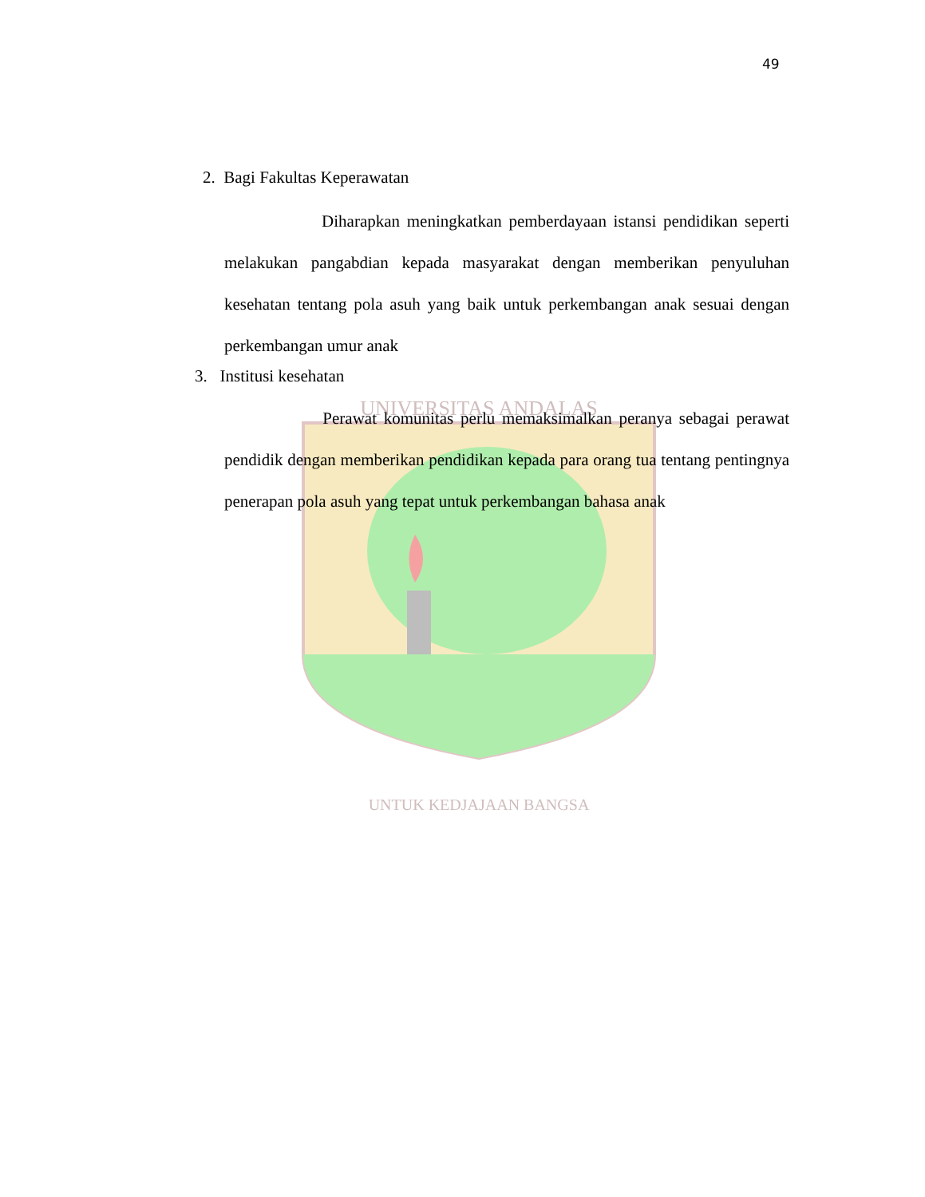49
UNIVERSITAS ANDALAS
UNTUK KEDJAJAAN BANGSA
2. Bagi Fakultas Keperawatan
Diharapkan meningkatkan pemberdayaan istansi pendidikan seperti melakukan pangabdian kepada masyarakat dengan memberikan penyuluhan kesehatan tentang pola asuh yang baik untuk perkembangan anak sesuai dengan perkembangan umur anak
3. Institusi kesehatan
Perawat komunitas perlu memaksimalkan peranya sebagai perawat pendidik dengan memberikan pendidikan kepada para orang tua tentang pentingnya penerapan pola asuh yang tepat untuk perkembangan bahasa anak